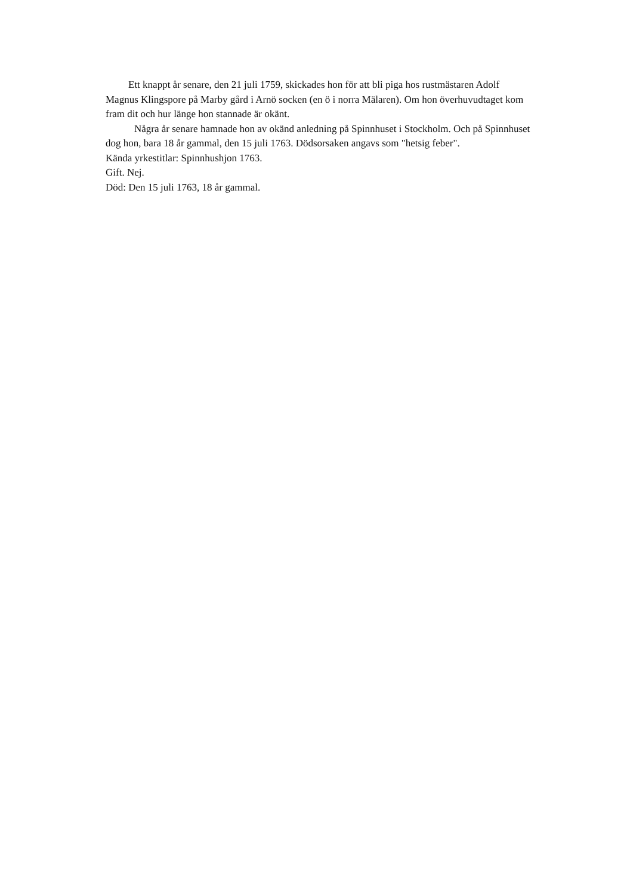Ett knappt år senare, den 21 juli 1759, skickades hon för att bli piga hos rustmästaren Adolf Magnus Klingspore på Marby gård i Arnö socken (en ö i norra Mälaren). Om hon överhuvudtaget kom fram dit och hur länge hon stannade är okänt.
Några år senare hamnade hon av okänd anledning på Spinnhuset i Stockholm. Och på Spinnhuset dog hon, bara 18 år gammal, den 15 juli 1763. Dödsorsaken angavs som "hetsig feber".
Kända yrkestitlar: Spinnhushjon 1763.
Gift. Nej.
Död: Den 15 juli 1763, 18 år gammal.